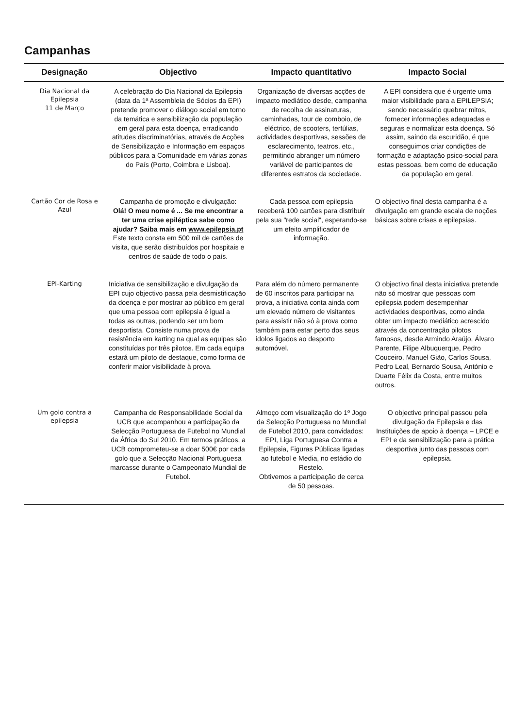Campanhas
| Designação | Objectivo | Impacto quantitativo | Impacto Social |
| --- | --- | --- | --- |
| Dia Nacional da Epilepsia 11 de Março | A celebração do Dia Nacional da Epilepsia (data da 1ª Assembleia de Sócios da EPI) pretende promover o diálogo social em torno da temática e sensibilização da população em geral para esta doença, erradicando atitudes discriminatórias, através de Acções de Sensibilização e Informação em espaços públicos para a Comunidade em várias zonas do País (Porto, Coimbra e Lisboa). | Organização de diversas acções de impacto mediático desde, campanha de recolha de assinaturas, caminhadas, tour de comboio, de eléctrico, de scooters, tertúlias, actividades desportivas, sessões de esclarecimento, teatros, etc., permitindo abranger um número variável de participantes de diferentes estratos da sociedade. | A EPI considera que é urgente uma maior visibilidade para a EPILEPSIA; sendo necessário quebrar mitos, fornecer informações adequadas e seguras e normalizar esta doença. Só assim, saindo da escuridão, é que conseguimos criar condições de formação e adaptação psico-social para estas pessoas, bem como de educação da população em geral. |
| Cartão Cor de Rosa e Azul | Campanha de promoção e divulgação: Olá! O meu nome é ... Se me encontrar a ter uma crise epiléptica sabe como ajudar? Saiba mais em www.epilepsia.pt Este texto consta em 500 mil de cartões de visita, que serão distribuídos por hospitais e centros de saúde de todo o país. | Cada pessoa com epilepsia receberá 100 cartões para distribuir pela sua "rede social", esperando-se um efeito amplificador de informação. | O objectivo final desta campanha é a divulgação em grande escala de noções básicas sobre crises e epilepsias. |
| EPI-Karting | Iniciativa de sensibilização e divulgação da EPI cujo objectivo passa pela desmistificação da doença e por mostrar ao público em geral que uma pessoa com epilepsia é igual a todas as outras, podendo ser um bom desportista. Consiste numa prova de resistência em karting na qual as equipas são constituídas por três pilotos. Em cada equipa estará um piloto de destaque, como forma de conferir maior visibilidade à prova. | Para além do número permanente de 60 inscritos para participar na prova, a iniciativa conta ainda com um elevado número de visitantes para assistir não só à prova como também para estar perto dos seus ídolos ligados ao desporto automóvel. | O objectivo final desta iniciativa pretende não só mostrar que pessoas com epilepsia podem desempenhar actividades desportivas, como ainda obter um impacto mediático acrescido através da concentração pilotos famosos, desde Armindo Araújo, Álvaro Parente, Filipe Albuquerque, Pedro Couceiro, Manuel Gião, Carlos Sousa, Pedro Leal, Bernardo Sousa, António e Duarte Félix da Costa, entre muitos outros. |
| Um golo contra a epilepsia | Campanha de Responsabilidade Social da UCB que acompanhou a participação da Selecção Portuguesa de Futebol no Mundial da África do Sul 2010. Em termos práticos, a UCB comprometeu-se a doar 500€ por cada golo que a Selecção Nacional Portuguesa marcasse durante o Campeonato Mundial de Futebol. | Almoço com visualização do 1º Jogo da Selecção Portuguesa no Mundial de Futebol 2010, para convidados: EPI, Liga Portuguesa Contra a Epilepsia, Figuras Públicas ligadas ao futebol e Media, no estádio do Restelo. Obtivemos a participação de cerca de 50 pessoas. | O objectivo principal passou pela divulgação da Epilepsia e das Instituições de apoio à doença – LPCE e EPI e da sensibilização para a prática desportiva junto das pessoas com epilepsia. |